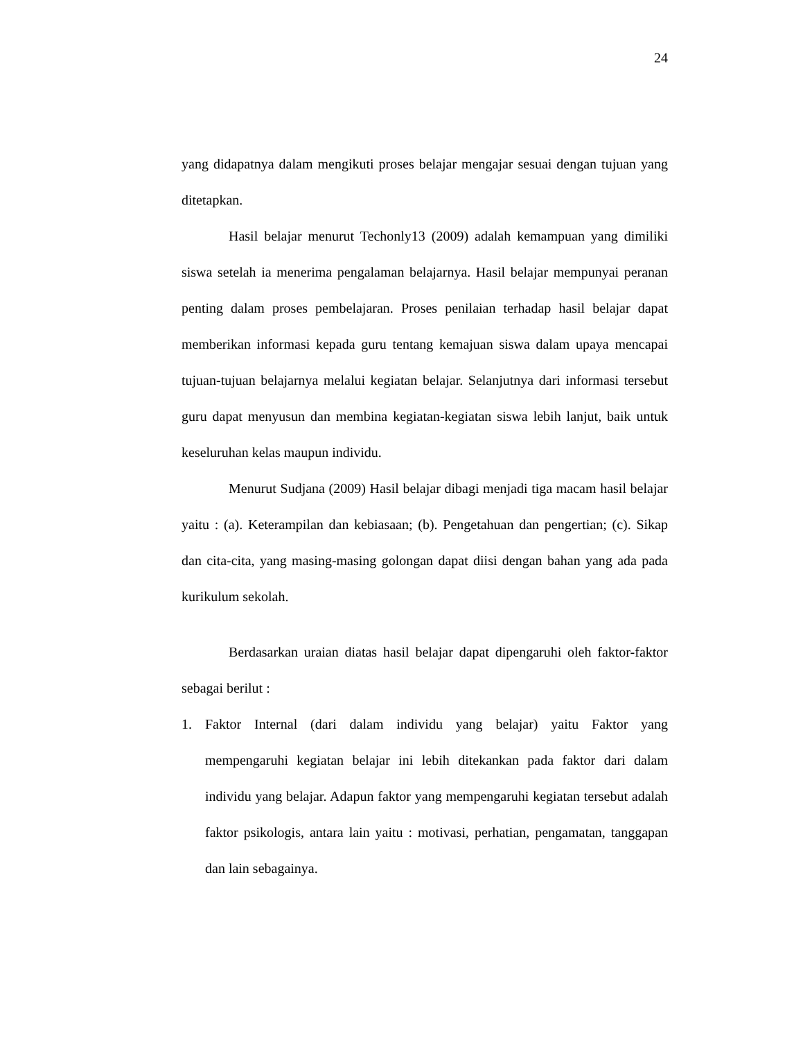24
yang didapatnya dalam mengikuti proses belajar mengajar sesuai dengan tujuan yang ditetapkan.
Hasil belajar menurut Techonly13 (2009) adalah kemampuan yang dimiliki siswa setelah ia menerima pengalaman belajarnya. Hasil belajar mempunyai peranan penting dalam proses pembelajaran. Proses penilaian terhadap hasil belajar dapat memberikan informasi kepada guru tentang kemajuan siswa dalam upaya mencapai tujuan-tujuan belajarnya melalui kegiatan belajar. Selanjutnya dari informasi tersebut guru dapat menyusun dan membina kegiatan-kegiatan siswa lebih lanjut, baik untuk keseluruhan kelas maupun individu.
Menurut Sudjana (2009) Hasil belajar dibagi menjadi tiga macam hasil belajar yaitu : (a). Keterampilan dan kebiasaan; (b). Pengetahuan dan pengertian; (c). Sikap dan cita-cita, yang masing-masing golongan dapat diisi dengan bahan yang ada pada kurikulum sekolah.
Berdasarkan uraian diatas hasil belajar dapat dipengaruhi oleh faktor-faktor sebagai berilut :
1. Faktor Internal (dari dalam individu yang belajar) yaitu Faktor yang mempengaruhi kegiatan belajar ini lebih ditekankan pada faktor dari dalam individu yang belajar. Adapun faktor yang mempengaruhi kegiatan tersebut adalah faktor psikologis, antara lain yaitu : motivasi, perhatian, pengamatan, tanggapan dan lain sebagainya.